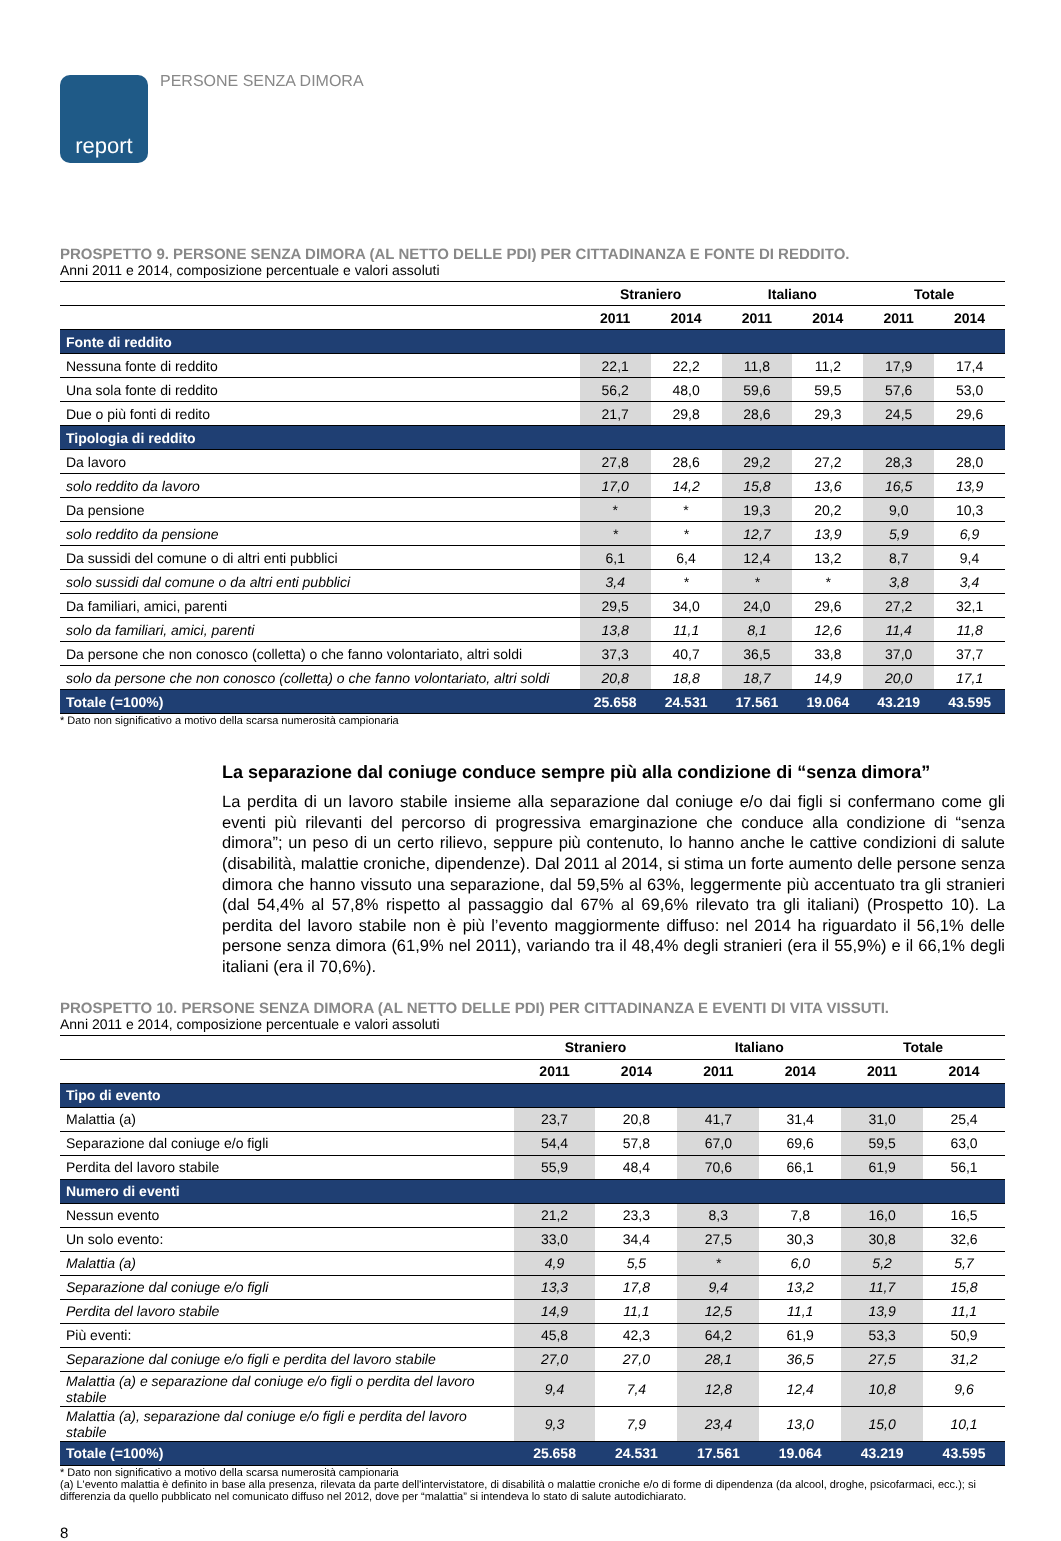report
PERSONE SENZA DIMORA
PROSPETTO 9. PERSONE SENZA DIMORA (AL NETTO DELLE PDI) PER CITTADINANZA E FONTE DI REDDITO.
Anni 2011 e 2014, composizione percentuale e valori assoluti
| | Straniero | | Italiano | | Totale | |
| --- | --- | --- | --- | --- | --- | --- |
| | 2011 | 2014 | 2011 | 2014 | 2011 | 2014 |
| Fonte di reddito | | | | | | |
| Nessuna fonte di reddito | 22,1 | 22,2 | 11,8 | 11,2 | 17,9 | 17,4 |
| Una sola fonte di reddito | 56,2 | 48,0 | 59,6 | 59,5 | 57,6 | 53,0 |
| Due o più fonti di redito | 21,7 | 29,8 | 28,6 | 29,3 | 24,5 | 29,6 |
| Tipologia di reddito | | | | | | |
| Da lavoro | 27,8 | 28,6 | 29,2 | 27,2 | 28,3 | 28,0 |
| solo reddito da lavoro | 17,0 | 14,2 | 15,8 | 13,6 | 16,5 | 13,9 |
| Da pensione | * | * | 19,3 | 20,2 | 9,0 | 10,3 |
| solo reddito da pensione | * | * | 12,7 | 13,9 | 5,9 | 6,9 |
| Da sussidi del comune o di altri enti pubblici | 6,1 | 6,4 | 12,4 | 13,2 | 8,7 | 9,4 |
| solo sussidi dal comune o da altri enti pubblici | 3,4 | * | * | * | 3,8 | 3,4 |
| Da familiari, amici, parenti | 29,5 | 34,0 | 24,0 | 29,6 | 27,2 | 32,1 |
| solo da familiari, amici, parenti | 13,8 | 11,1 | 8,1 | 12,6 | 11,4 | 11,8 |
| Da persone che non conosco (colletta) o che fanno volontariato, altri soldi | 37,3 | 40,7 | 36,5 | 33,8 | 37,0 | 37,7 |
| solo da persone che non conosco (colletta) o che fanno volontariato, altri soldi | 20,8 | 18,8 | 18,7 | 14,9 | 20,0 | 17,1 |
| Totale (=100%) | 25.658 | 24.531 | 17.561 | 19.064 | 43.219 | 43.595 |
* Dato non significativo a motivo della scarsa numerosità campionaria
La separazione dal coniuge conduce sempre più alla condizione di “senza dimora”
La perdita di un lavoro stabile insieme alla separazione dal coniuge e/o dai figli si confermano come gli eventi più rilevanti del percorso di progressiva emarginazione che conduce alla condizione di “senza dimora”; un peso di un certo rilievo, seppure più contenuto, lo hanno anche le cattive condizioni di salute (disabilità, malattie croniche, dipendenze). Dal 2011 al 2014, si stima un forte aumento delle persone senza dimora che hanno vissuto una separazione, dal 59,5% al 63%, leggermente più accentuato tra gli stranieri (dal 54,4% al 57,8% rispetto al passaggio dal 67% al 69,6% rilevato tra gli italiani) (Prospetto 10). La perdita del lavoro stabile non è più l’evento maggiormente diffuso: nel 2014 ha riguardato il 56,1% delle persone senza dimora (61,9% nel 2011), variando tra il 48,4% degli stranieri (era il 55,9%) e il 66,1% degli italiani (era il 70,6%).
PROSPETTO 10. PERSONE SENZA DIMORA (AL NETTO DELLE PDI) PER CITTADINANZA E EVENTI DI VITA VISSUTI.
Anni 2011 e 2014, composizione percentuale e valori assoluti
| | Straniero | | Italiano | | Totale | |
| --- | --- | --- | --- | --- | --- | --- |
| | 2011 | 2014 | 2011 | 2014 | 2011 | 2014 |
| Tipo di evento | | | | | | |
| Malattia (a) | 23,7 | 20,8 | 41,7 | 31,4 | 31,0 | 25,4 |
| Separazione dal coniuge e/o figli | 54,4 | 57,8 | 67,0 | 69,6 | 59,5 | 63,0 |
| Perdita del lavoro stabile | 55,9 | 48,4 | 70,6 | 66,1 | 61,9 | 56,1 |
| Numero di eventi | | | | | | |
| Nessun evento | 21,2 | 23,3 | 8,3 | 7,8 | 16,0 | 16,5 |
| Un solo evento: | 33,0 | 34,4 | 27,5 | 30,3 | 30,8 | 32,6 |
| Malattia (a) | 4,9 | 5,5 | * | 6,0 | 5,2 | 5,7 |
| Separazione dal coniuge e/o figli | 13,3 | 17,8 | 9,4 | 13,2 | 11,7 | 15,8 |
| Perdita del lavoro stabile | 14,9 | 11,1 | 12,5 | 11,1 | 13,9 | 11,1 |
| Più eventi: | 45,8 | 42,3 | 64,2 | 61,9 | 53,3 | 50,9 |
| Separazione dal coniuge e/o figli e perdita del lavoro stabile | 27,0 | 27,0 | 28,1 | 36,5 | 27,5 | 31,2 |
| Malattia (a) e separazione dal coniuge e/o figli o perdita del lavoro stabile | 9,4 | 7,4 | 12,8 | 12,4 | 10,8 | 9,6 |
| Malattia (a), separazione dal coniuge e/o figli e perdita del lavoro stabile | 9,3 | 7,9 | 23,4 | 13,0 | 15,0 | 10,1 |
| Totale (=100%) | 25.658 | 24.531 | 17.561 | 19.064 | 43.219 | 43.595 |
* Dato non significativo a motivo della scarsa numerosità campionaria
(a) L'evento malattia è definito in base alla presenza, rilevata da parte dell'intervistatore, di disabilità o malattie croniche e/o di forme di dipendenza (da alcool, droghe, psicofarmaci, ecc.); si differenzia da quello pubblicato nel comunicato diffuso nel 2012, dove per “malattia” si intendeva lo stato di salute autodichiarato.
8